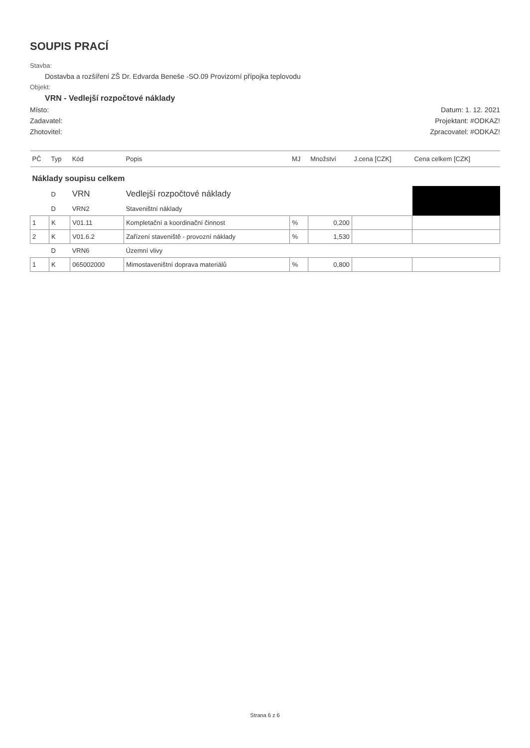SOUPIS PRACÍ
Stavba:
Dostavba a rozšíření ZŠ Dr. Edvarda Beneše -SO.09 Provizorní přípojka teplovodu
Objekt:
VRN - Vedlejší rozpočtové náklady
Místo: Datum: 1. 12. 2021
Zadavatel: Projektant: #ODKAZ!
Zhotovitel: Zpracovatel: #ODKAZ!
| PČ | Typ | Kód | Popis | MJ | Množství | J.cena [CZK] | Cena celkem [CZK] |
| --- | --- | --- | --- | --- | --- | --- | --- |
| Náklady soupisu celkem | | | | | | | |
| | D | VRN | Vedlejší rozpočtové náklady | | | | |
| | D | VRN2 | Staveništní náklady | | | | |
| 1 | K | V01.11 | Kompletační a koordinační činnost | % | 0,200 | | |
| 2 | K | V01.6.2 | Zařízení staveniště - provozní náklady | % | 1,530 | | |
| | D | VRN6 | Územní vlivy | | | | |
| 1 | K | 065002000 | Mimostaveništní doprava materiálů | % | 0,800 | | |
Strana 6 z 6